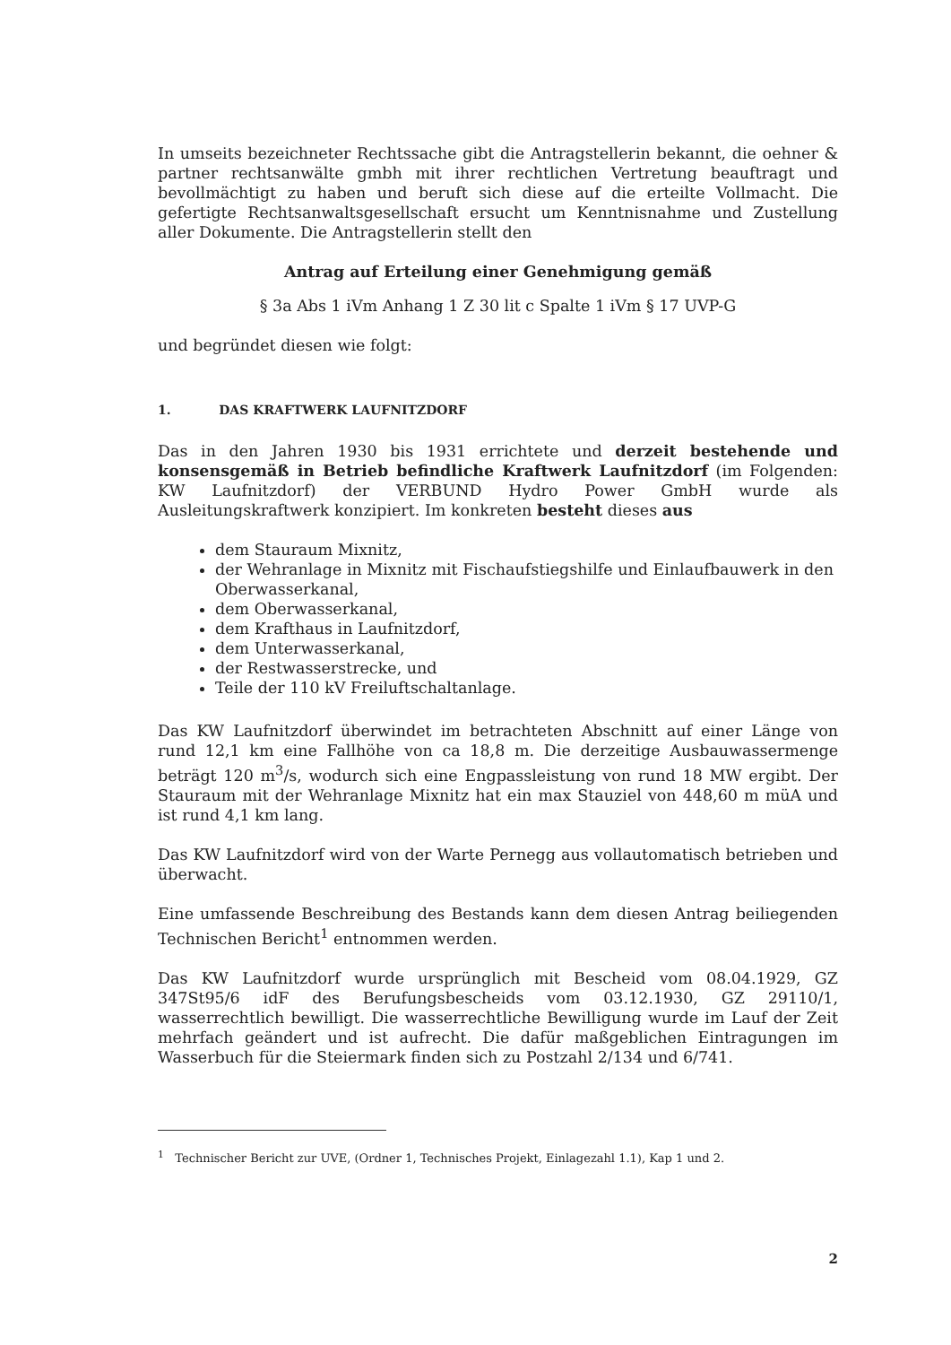In umseits bezeichneter Rechtssache gibt die Antragstellerin bekannt, die oehner & partner rechtsanwälte gmbh mit ihrer rechtlichen Vertretung beauftragt und bevollmächtigt zu haben und beruft sich diese auf die erteilte Vollmacht. Die gefertigte Rechtsanwaltsgesellschaft ersucht um Kenntnisnahme und Zustellung aller Dokumente. Die Antragstellerin stellt den
Antrag auf Erteilung einer Genehmigung gemäß
§ 3a Abs 1 iVm Anhang 1 Z 30 lit c Spalte 1 iVm § 17 UVP-G
und begründet diesen wie folgt:
1. DAS KRAFTWERK LAUFNITZDORF
Das in den Jahren 1930 bis 1931 errichtete und derzeit bestehende und konsensgemäß in Betrieb befindliche Kraftwerk Laufnitzdorf (im Folgenden: KW Laufnitzdorf) der VERBUND Hydro Power GmbH wurde als Ausleitungskraftwerk konzipiert. Im konkreten besteht dieses aus
dem Stauraum Mixnitz,
der Wehranlage in Mixnitz mit Fischaufstiegshilfe und Einlaufbauwerk in den Oberwasserkanal,
dem Oberwasserkanal,
dem Krafthaus in Laufnitzdorf,
dem Unterwasserkanal,
der Restwasserstrecke, und
Teile der 110 kV Freiluftschaltanlage.
Das KW Laufnitzdorf überwindet im betrachteten Abschnitt auf einer Länge von rund 12,1 km eine Fallhöhe von ca 18,8 m. Die derzeitige Ausbauwassermenge beträgt 120 m<sup>3</sup>/s, wodurch sich eine Engpassleistung von rund 18 MW ergibt. Der Stauraum mit der Wehranlage Mixnitz hat ein max Stauziel von 448,60 m müA und ist rund 4,1 km lang.
Das KW Laufnitzdorf wird von der Warte Pernegg aus vollautomatisch betrieben und überwacht.
Eine umfassende Beschreibung des Bestands kann dem diesen Antrag beiliegenden Technischen Bericht<sup>1</sup> entnommen werden.
Das KW Laufnitzdorf wurde ursprünglich mit Bescheid vom 08.04.1929, GZ 347St95/6 idF des Berufungsbescheids vom 03.12.1930, GZ 29110/1, wasserrechtlich bewilligt. Die wasserrechtliche Bewilligung wurde im Lauf der Zeit mehrfach geändert und ist aufrecht. Die dafür maßgeblichen Eintragungen im Wasserbuch für die Steiermark finden sich zu Postzahl 2/134 und 6/741.
<sup>1</sup> Technischer Bericht zur UVE, (Ordner 1, Technisches Projekt, Einlagezahl 1.1), Kap 1 und 2.
2